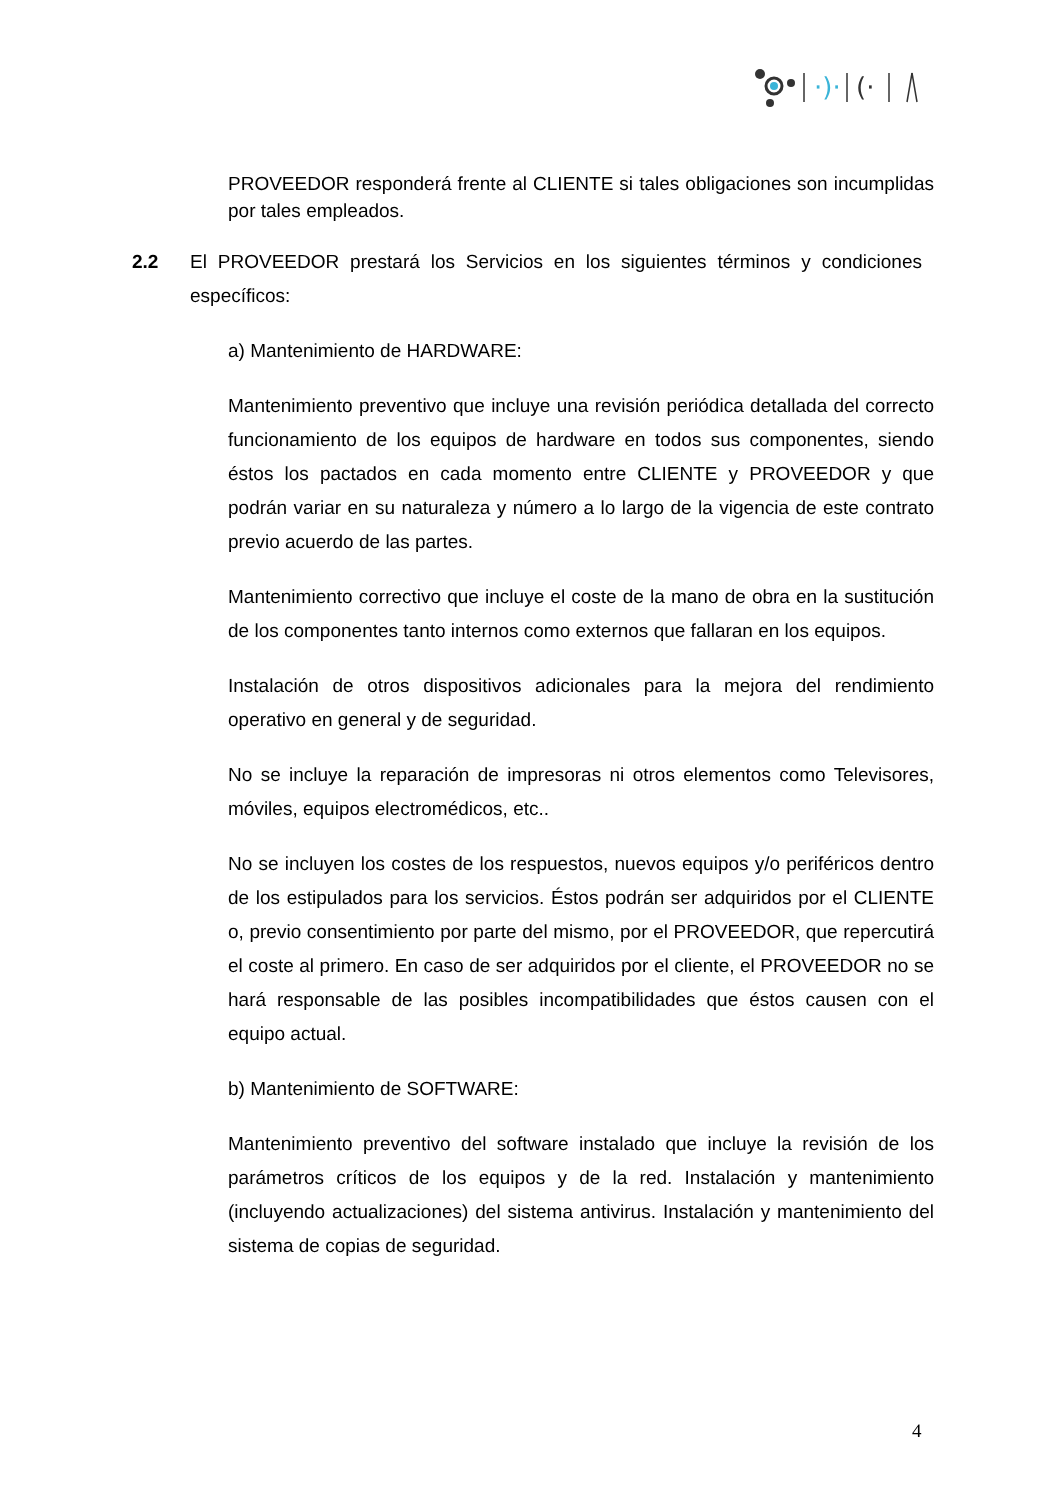·)·
(·
PROVEEDOR responderá frente al CLIENTE si tales obligaciones son incumplidas por tales empleados.
2.2 El PROVEEDOR prestará los Servicios en los siguientes términos y condiciones específicos:
a) Mantenimiento de HARDWARE:
Mantenimiento preventivo que incluye una revisión periódica detallada del correcto funcionamiento de los equipos de hardware en todos sus componentes, siendo éstos los pactados en cada momento entre CLIENTE y PROVEEDOR y que podrán variar en su naturaleza y número a lo largo de la vigencia de este contrato previo acuerdo de las partes.
Mantenimiento correctivo que incluye el coste de la mano de obra en la sustitución de los componentes tanto internos como externos que fallaran en los equipos.
Instalación de otros dispositivos adicionales para la mejora del rendimiento operativo en general y de seguridad.
No se incluye la reparación de impresoras ni otros elementos como Televisores, móviles, equipos electromédicos, etc..
No se incluyen los costes de los respuestos, nuevos equipos y/o periféricos dentro de los estipulados para los servicios. Éstos podrán ser adquiridos por el CLIENTE o, previo consentimiento por parte del mismo, por el PROVEEDOR, que repercutirá el coste al primero. En caso de ser adquiridos por el cliente, el PROVEEDOR no se hará responsable de las posibles incompatibilidades que éstos causen con el equipo actual.
b) Mantenimiento de SOFTWARE:
Mantenimiento preventivo del software instalado que incluye la revisión de los parámetros críticos de los equipos y de la red. Instalación y mantenimiento (incluyendo actualizaciones) del sistema antivirus. Instalación y mantenimiento del sistema de copias de seguridad.
4